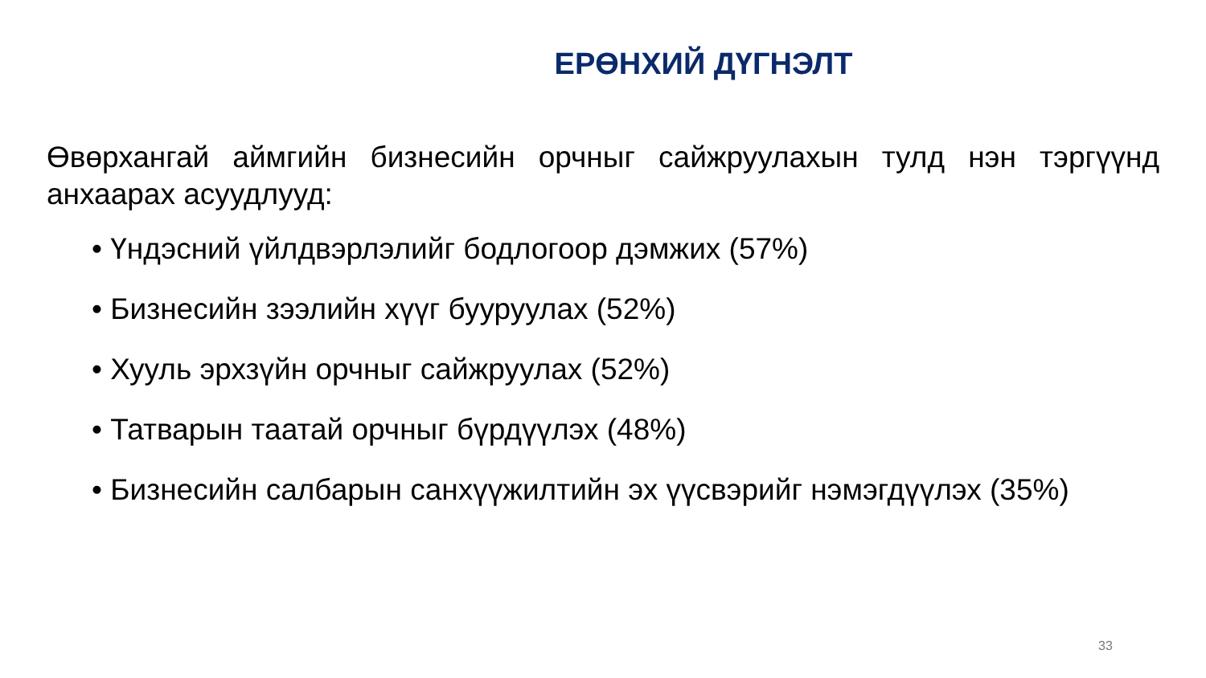ЕРӨНХИЙ ДҮГНЭЛТ
Өвөрхангай аймгийн бизнесийн орчныг сайжруулахын тулд нэн тэргүүнд анхаарах асуудлууд:
• Үндэсний үйлдвэрлэлийг бодлогоор дэмжих (57%)
• Бизнесийн зээлийн хүүг бууруулах (52%)
• Хууль эрхзүйн орчныг сайжруулах (52%)
• Татварын таатай орчныг бүрдүүлэх (48%)
• Бизнесийн салбарын санхүүжилтийн эх үүсвэрийг нэмэгдүүлэх (35%)
33